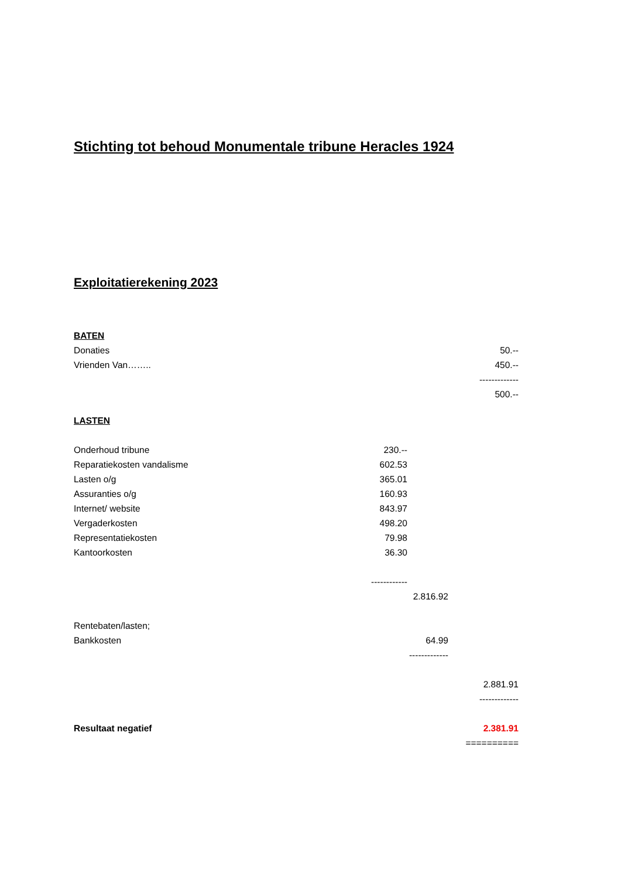Stichting tot behoud Monumentale tribune Heracles 1924
Exploitatierekening 2023
| BATEN | | | |
| Donaties | | | 50.-- |
| Vrienden Van…….. | | | 450.-- |
| | | | ------------- |
| | | | 500.-- |
| LASTEN | | | |
| Onderhoud tribune | 230.-- | | |
| Reparatiekosten vandalisme | 602.53 | | |
| Lasten o/g | 365.01 | | |
| Assuranties o/g | 160.93 | | |
| Internet/ website | 843.97 | | |
| Vergaderkosten | 498.20 | | |
| Representatiekosten | 79.98 | | |
| Kantoorkosten | 36.30 | | |
| | ------------ | | |
| | | 2.816.92 | |
| Rentebaten/lasten; | | | |
| Bankkosten | | 64.99 | |
| | | ------------- | |
| | | | 2.881.91 |
| | | | ------------- |
| Resultaat negatief | | | 2.381.91 |
| | | | ========== |